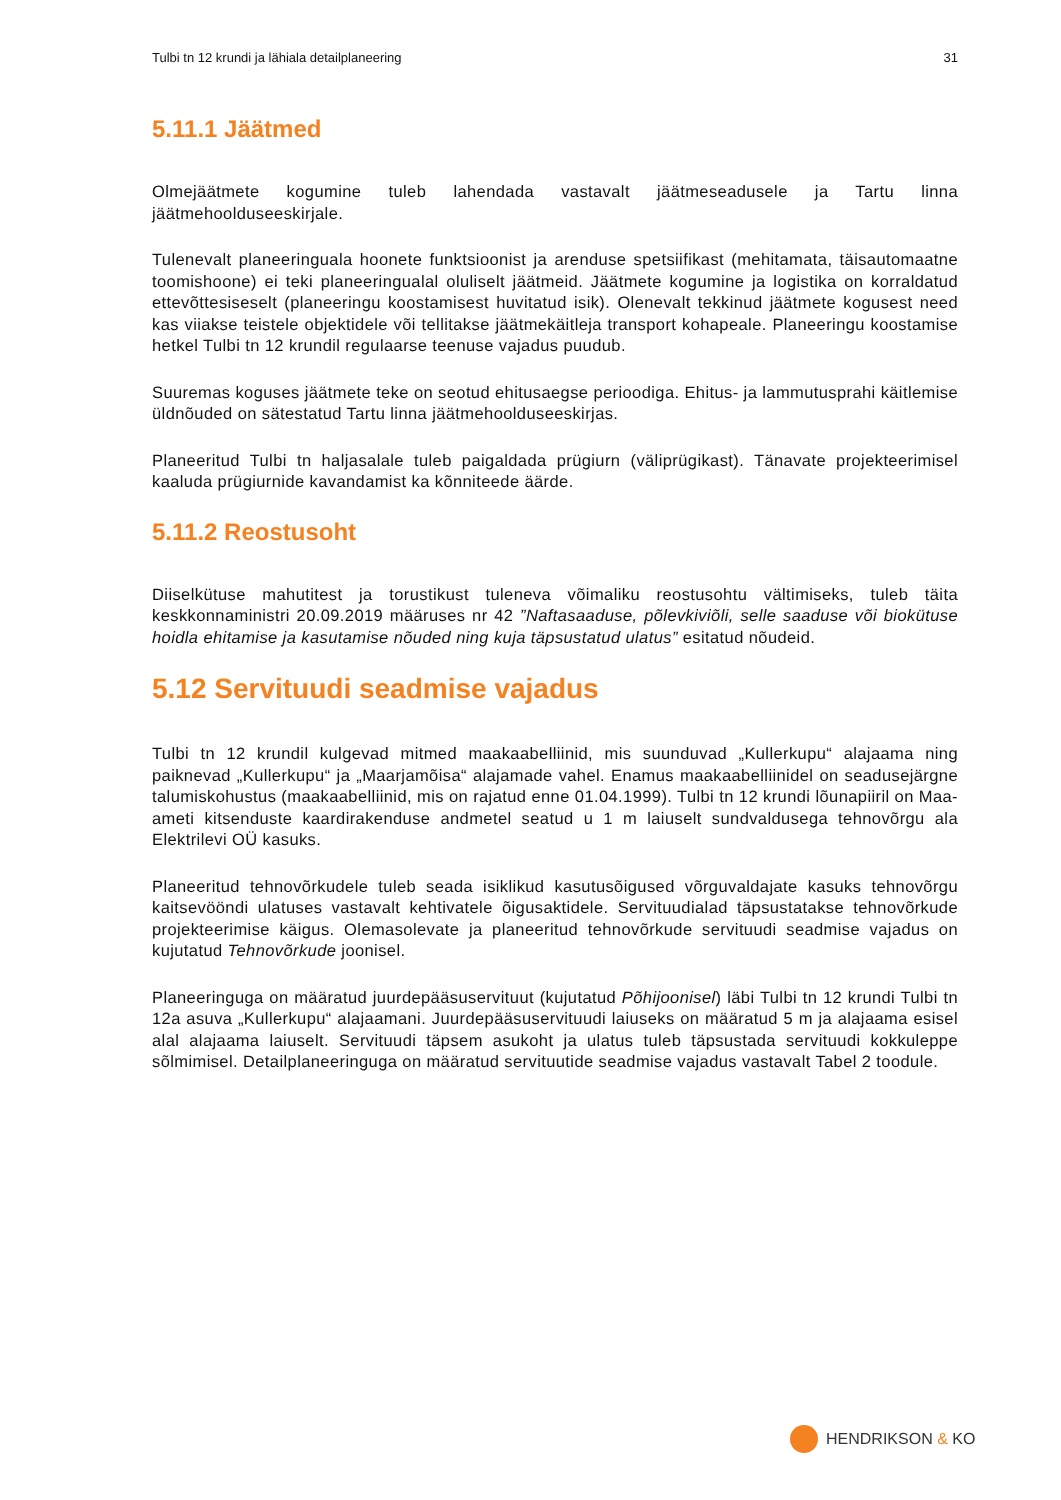Tulbi tn 12 krundi ja lähiala detailplaneering 31
5.11.1 Jäätmed
Olmejäätmete kogumine tuleb lahendada vastavalt jäätmeseadusele ja Tartu linna jäätmehoolduseeskirjale.
Tulenevalt planeeringuala hoonete funktsioonist ja arenduse spetsiifikast (mehitamata, täisautomaatne toomishoone) ei teki planeeringualal oluliselt jäätmeid. Jäätmete kogumine ja logistika on korraldatud ettevõttesiseselt (planeeringu koostamisest huvitatud isik). Olenevalt tekkinud jäätmete kogusest need kas viiakse teistele objektidele või tellitakse jäätmekäitleja transport kohapeale. Planeeringu koostamise hetkel Tulbi tn 12 krundil regulaarse teenuse vajadus puudub.
Suuremas koguses jäätmete teke on seotud ehitusaegse perioodiga. Ehitus- ja lammutusprahi käitlemise üldnõuded on sätestatud Tartu linna jäätmehoolduseeskirjas.
Planeeritud Tulbi tn haljasalale tuleb paigaldada prügiurn (väliprügikast). Tänavate projekteerimisel kaaluda prügiurnide kavandamist ka kõnniteede äärde.
5.11.2 Reostusoht
Diiselkütuse mahutitest ja torustikust tuleneva võimaliku reostusohtu vältimiseks, tuleb täita keskkonnaministri 20.09.2019 määruses nr 42 ”Naftasaaduse, põlevkiviõli, selle saaduse või biokütuse hoidla ehitamise ja kasutamise nõuded ning kuja täpsustatud ulatus” esitatud nõudeid.
5.12 Servituudi seadmise vajadus
Tulbi tn 12 krundil kulgevad mitmed maakaabelliinid, mis suunduvad „Kullerkupu“ alajaama ning paiknevad „Kullerkupu“ ja „Maarjamõisa“ alajamade vahel. Enamus maakaabelliinidel on seadusejärgne talumiskohustus (maakaabelliinid, mis on rajatud enne 01.04.1999). Tulbi tn 12 krundi lõunapiiril on Maa-ameti kitsenduste kaardirakenduse andmetel seatud u 1 m laiuselt sundvaldusega tehnovõrgu ala Elektrilevi OÜ kasuks.
Planeeritud tehnovõrkudele tuleb seada isiklikud kasutusõigused võrguvaldajate kasuks tehnovõrgu kaitsevööndi ulatuses vastavalt kehtivatele õigusaktidele. Servituudialad täpsustatakse tehnovõrkude projekteerimise käigus. Olemasolevate ja planeeritud tehnovõrkude servituudi seadmise vajadus on kujutatud Tehnovõrkude joonisel.
Planeeringuga on määratud juurdepääsuservituut (kujutatud Põhijoonisel) läbi Tulbi tn 12 krundi Tulbi tn 12a asuva „Kullerkupu“ alajaamani. Juurdepääsuservituudi laiuseks on määratud 5 m ja alajaama esisel alal alajaama laiuselt. Servituudi täpsem asukoht ja ulatus tuleb täpsustada servituudi kokkuleppe sõlmimisel. Detailplaneeringuga on määratud servituutide seadmise vajadus vastavalt Tabel 2 toodule.
HENDRIKSON & KO